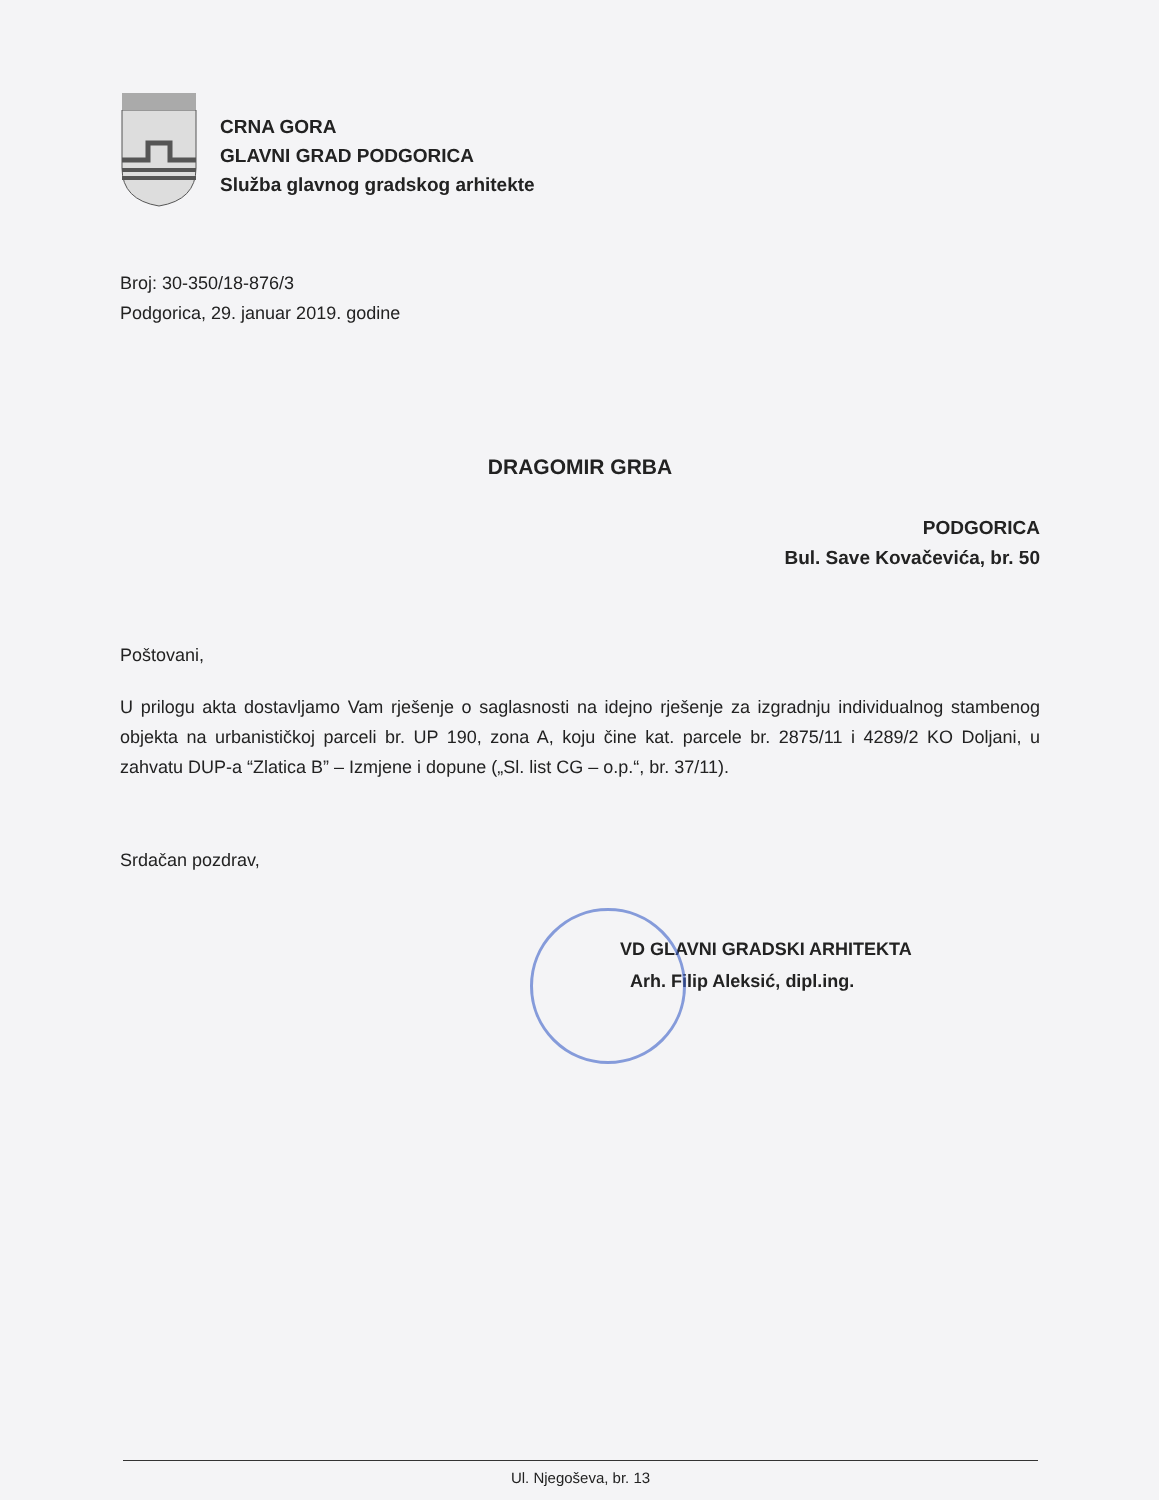CRNA GORA
GLAVNI GRAD PODGORICA
Služba glavnog gradskog arhitekte
Broj: 30-350/18-876/3
Podgorica, 29. januar 2019. godine
DRAGOMIR GRBA
PODGORICA
Bul. Save Kovačevića, br. 50
Poštovani,
U prilogu akta dostavljamo Vam rješenje o saglasnosti na idejno rješenje za izgradnju individualnog stambenog objekta na urbanističkoj parceli br. UP 190, zona A, koju čine kat. parcele br. 2875/11 i 4289/2 KO Doljani, u zahvatu DUP-a “Zlatica B” – Izmjene i dopune („Sl. list CG – o.p.“, br. 37/11).
Srdačan pozdrav,
VD GLAVNI GRADSKI ARHITEKTA
Arh. Filip Aleksić, dipl.ing.
Ul. Njegoševa, br. 13